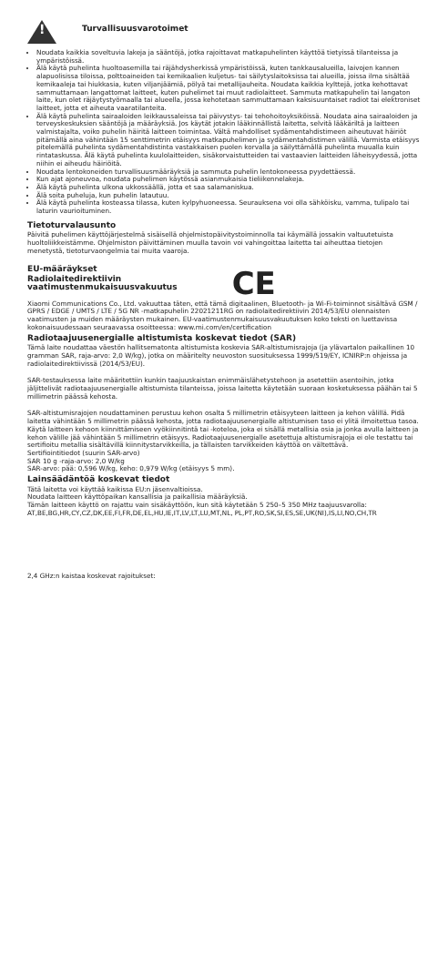!
Turvallisuusvarotoimet
Noudata kaikkia soveltuvia lakeja ja sääntöjä, jotka rajoittavat matkapuhelinten käyttöä tietyissä tilanteissa ja ympäristöissä.
Älä käytä puhelinta huoltoasemilla tai räjähdysherkissä ympäristöissä, kuten tankkausalueilla, laivojen kannen alapuolisissa tiloissa, polttoaineiden tai kemikaalien kuljetus- tai säilytyslaitoksissa tai alueilla, joissa ilma sisältää kemikaaleja tai hiukkasia, kuten viljanjäämiä, pölyä tai metallijauheita. Noudata kaikkia kylttejä, jotka kehottavat sammuttamaan langattomat laitteet, kuten puhelimet tai muut radiolaitteet. Sammuta matkapuhelin tai langaton laite, kun olet räjäytystyömaalla tai alueella, jossa kehotetaan sammuttamaan kaksisuuntaiset radiot tai elektroniset laitteet, jotta et aiheuta vaaratilanteita.
Älä käytä puhelinta sairaaloiden leikkaussaleissa tai päivystys- tai tehohoitoyksiköissä. Noudata aina sairaaloiden ja terveyskeskuksien sääntöjä ja määräyksiä. Jos käytät jotakin lääkinnällistä laitetta, selvitä lääkäriltä ja laitteen valmistajalta, voiko puhelin häiritä laitteen toimintaa. Vältä mahdolliset sydämentahdistimeen aiheutuvat häiriöt pitämällä aina vähintään 15 senttimetrin etäisyys matkapuhelimen ja sydämentahdistimen välillä. Varmista etäisyys pitelemällä puhelinta sydämentahdistinta vastakkaisen puolen korvalla ja säilyttämällä puhelinta muualla kuin rintataskussa. Älä käytä puhelinta kuulolaitteiden, sisäkorvaistutteiden tai vastaavien laitteiden läheisyydessä, jotta niihin ei aiheudu häiriöitä.
Noudata lentokoneiden turvallisuusmääräyksiä ja sammuta puhelin lentokoneessa pyydettäessä.
Kun ajat ajoneuvoa, noudata puhelimen käytössä asianmukaisia tieliikennelakeja.
Älä käytä puhelinta ulkona ukkossäällä, jotta et saa salamaniskua.
Älä soita puheluja, kun puhelin latautuu.
Älä käytä puhelinta kosteassa tilassa, kuten kylpyhuoneessa. Seurauksena voi olla sähköisku, vamma, tulipalo tai laturin vaurioituminen.
Tietoturvalausunto
Päivitä puhelimen käyttöjärjestelmä sisäisellä ohjelmistopäivitystoiminnolla tai käymällä jossakin valtuutetuista huoltoliikkeistämme. Ohjelmiston päivittäminen muulla tavoin voi vahingoittaa laitetta tai aiheuttaa tietojen menetystä, tietoturvaongelmia tai muita vaaroja.
EU-määräykset
Radiolaitedirektiivin
vaatimustenmukaisuusvakuutus
CE
Xiaomi Communications Co., Ltd. vakuuttaa täten, että tämä digitaalinen, Bluetooth- ja Wi-Fi-toiminnot sisältävä GSM / GPRS / EDGE / UMTS / LTE / 5G NR -matkapuhelin 22021211RG on radiolaitedirektiivin 2014/53/EU olennaisten vaatimusten ja muiden määräysten mukainen. EU-vaatimustenmukaisuusvakuutuksen koko teksti on luettavissa kokonaisuudessaan seuraavassa osoitteessa: www.mi.com/en/certification
Radiotaajuusenergialle altistumista koskevat tiedot (SAR)
Tämä laite noudattaa väestön hallitsematonta altistumista koskevia SAR-altistumisrajoja (ja ylävartalon paikallinen 10 gramman SAR, raja-arvo: 2,0 W/kg), jotka on määritelty neuvoston suosituksessa 1999/519/EY, ICNIRP:n ohjeissa ja radiolaitedirektiivissä (2014/53/EU).
SAR-testauksessa laite määritettiin kunkin taajuuskaistan enimmäislähetystehoon ja asetettiin asentoihin, jotka jäljittelivät radiotaajuusenergialle altistumista tilanteissa, joissa laitetta käytetään suoraan kosketuksessa päähän tai 5 millimetrin päässä kehosta.
SAR-altistumisrajojen noudattaminen perustuu kehon osalta 5 millimetrin etäisyyteen laitteen ja kehon välillä. Pidä laitetta vähintään 5 millimetrin päässä kehosta, jotta radiotaajuusenergialle altistumisen taso ei ylitä ilmoitettua tasoa. Käytä laitteen kehoon kiinnittämiseen vyökiinnitintä tai -koteloa, joka ei sisällä metallisia osia ja jonka avulla laitteen ja kehon välille jää vähintään 5 millimetrin etäisyys. Radiotaajuusenergialle asetettuja altistumisrajoja ei ole testattu tai sertifioitu metallia sisältävillä kiinnitystarvikkeilla, ja tällaisten tarvikkeiden käyttöä on vältettävä.
Sertifiointitiedot (suurin SAR-arvo)
SAR 10 g -raja-arvo: 2,0 W/kg
SAR-arvo: pää: 0,596 W/kg, keho: 0,979 W/kg (etäisyys 5 mm).
Lainsäädäntöä koskevat tiedot
Tätä laitetta voi käyttää kaikissa EU:n jäsenvaltioissa.
Noudata laitteen käyttöpaikan kansallisia ja paikallisia määräyksiä.
Tämän laitteen käyttö on rajattu vain sisäkäyttöön, kun sitä käytetään 5 250–5 350 MHz taajuusvarolla: AT,BE,BG,HR,CY,CZ,DK,EE,FI,FR,DE,EL,HU,IE,IT,LV,LT,LU,MT,NL, PL,PT,RO,SK,SI,ES,SE,UK(NI),IS,LI,NO,CH,TR
2,4 GHz:n kaistaa koskevat rajoitukset: